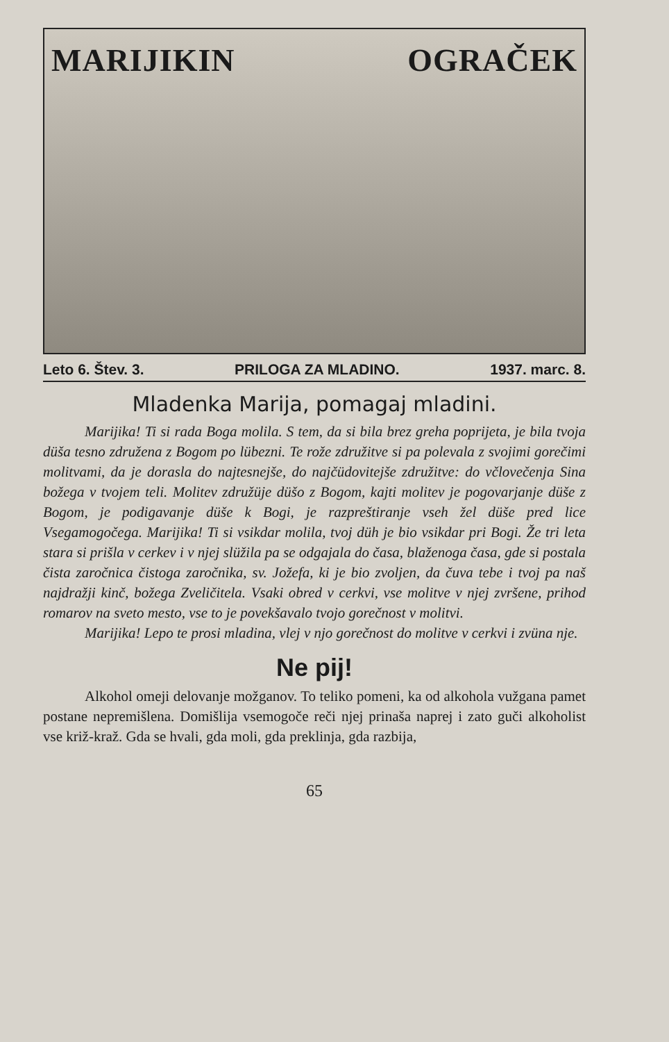MARIJIKIN OGRAČEK
Leto 6. Štev. 3. PRILOGA ZA MLADINO. 1937. marc. 8.
Mladenka Marija, pomagaj mladini.
Marijika! Ti si rada Boga molila. S tem, da si bila brez greha poprijeta, je bila tvoja düša tesno združena z Bogom po lübezni. Te rože združitve si pa polevala z svojimi gorečimi molitvami, da je dorasla do najtesnejše, do najčüdovitejše združitve: do včlovečenja Sina božega v tvojem teli. Molitev združüje düšo z Bogom, kajti molitev je pogovarjanje düše z Bogom, je podigavanje düše k Bogi, je razpreštiranje vseh žel düše pred lice Vsegamogočega. Marijika! Ti si vsikdar molila, tvoj düh je bio vsikdar pri Bogi. Že tri leta stara si prišla v cerkev i v njej slüžila pa se odgajala do časa, blaženoga časa, gde si postala čista zaročnica čistoga zaročnika, sv. Jožefa, ki je bio zvoljen, da čuva tebe i tvoj pa naš najdražji kinč, božega Zveličitela. Vsaki obred v cerkvi, vse molitve v njej zvršene, prihod romarov na sveto mesto, vse to je povekšavalo tvojo gorečnost v molitvi.
Marijika! Lepo te prosi mladina, vlej v njo gorečnost do molitve v cerkvi i zvüna nje.
Ne pij!
Alkohol omeji delovanje možganov. To teliko pomeni, ka od alkohola vužgana pamet postane nepremišlena. Domišlija vsemogoče reči njej prinaša naprej i zato guči alkoholist vse križ-kraž. Gda se hvali, gda moli, gda preklinja, gda razbija,
65